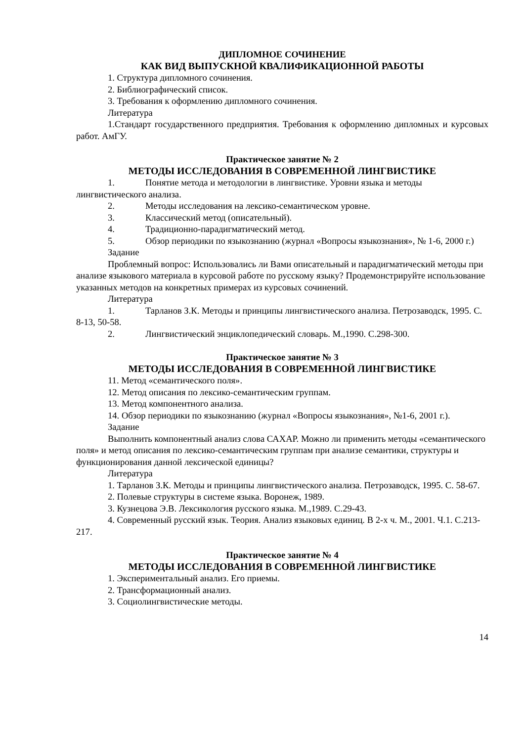ДИПЛОМНОЕ СОЧИНЕНИЕ
КАК ВИД ВЫПУСКНОЙ КВАЛИФИКАЦИОННОЙ РАБОТЫ
1. Структура дипломного сочинения.
2. Библиографический список.
3. Требования к оформлению дипломного сочинения.
Литература
1.Стандарт государственного предприятия. Требования к оформлению дипломных и курсовых работ. АмГУ.
Практическое занятие № 2
МЕТОДЫ ИССЛЕДОВАНИЯ В СОВРЕМЕННОЙ ЛИНГВИСТИКЕ
1. Понятие метода и методологии в лингвистике. Уровни языка и методы лингвистического анализа.
2. Методы исследования на лексико-семантическом уровне.
3. Классический метод (описательный).
4. Традиционно-парадигматический метод.
5. Обзор периодики по языкознанию (журнал «Вопросы языкознания», № 1-6, 2000 г.)
Задание
Проблемный вопрос: Использовались ли Вами описательный и парадигматический методы при анализе языкового материала в курсовой работе по русскому языку? Продемонстрируйте использование указанных методов на конкретных примерах из курсовых сочинений.
Литература
1. Тарланов З.К. Методы и принципы лингвистического анализа. Петрозаводск, 1995. С. 8-13, 50-58.
2. Лингвистический энциклопедический словарь. М.,1990. С.298-300.
Практическое занятие № 3
МЕТОДЫ ИССЛЕДОВАНИЯ В СОВРЕМЕННОЙ ЛИНГВИСТИКЕ
11. Метод «семантического поля».
12. Метод описания по лексико-семантическим группам.
13. Метод компонентного анализа.
14. Обзор периодики по языкознанию (журнал «Вопросы языкознания», №1-6, 2001 г.).
Задание
Выполнить компонентный анализ слова САХАР. Можно ли применить методы «семантического поля» и метод описания по лексико-семантическим группам при анализе семантики, структуры и функционирования данной лексической единицы?
Литература
1. Тарланов З.К. Методы и принципы лингвистического анализа. Петрозаводск, 1995. С. 58-67.
2. Полевые структуры в системе языка. Воронеж, 1989.
3. Кузнецова Э.В. Лексикология русского языка. М.,1989. С.29-43.
4. Современный русский язык. Теория. Анализ языковых единиц. В 2-х ч. М., 2001. Ч.1. С.213-217.
Практическое занятие № 4
МЕТОДЫ ИССЛЕДОВАНИЯ В СОВРЕМЕННОЙ ЛИНГВИСТИКЕ
1. Экспериментальный анализ. Его приемы.
2. Трансформационный анализ.
3. Социолингвистические методы.
14